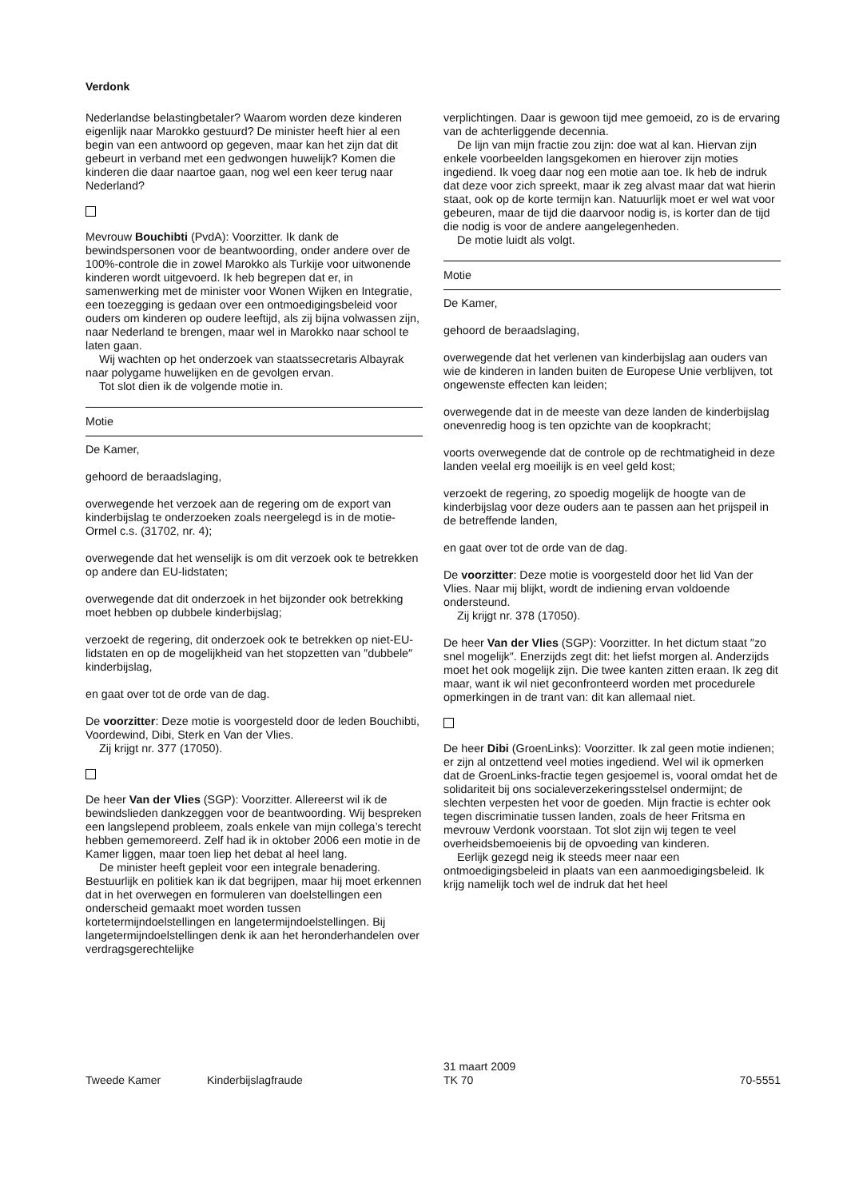Verdonk
Nederlandse belastingbetaler? Waarom worden deze kinderen eigenlijk naar Marokko gestuurd? De minister heeft hier al een begin van een antwoord op gegeven, maar kan het zijn dat dit gebeurt in verband met een gedwongen huwelijk? Komen die kinderen die daar naartoe gaan, nog wel een keer terug naar Nederland?
Mevrouw Bouchibti (PvdA): Voorzitter. Ik dank de bewindspersonen voor de beantwoording, onder andere over de 100%-controle die in zowel Marokko als Turkije voor uitwonende kinderen wordt uitgevoerd. Ik heb begrepen dat er, in samenwerking met de minister voor Wonen Wijken en Integratie, een toezegging is gedaan over een ontmoedigingsbeleid voor ouders om kinderen op oudere leeftijd, als zij bijna volwassen zijn, naar Nederland te brengen, maar wel in Marokko naar school te laten gaan.
Wij wachten op het onderzoek van staatssecretaris Albayrak naar polygame huwelijken en de gevolgen ervan.
Tot slot dien ik de volgende motie in.
Motie
De Kamer,
gehoord de beraadslaging,
overwegende het verzoek aan de regering om de export van kinderbijslag te onderzoeken zoals neergelegd is in de motie-Ormel c.s. (31702, nr. 4);
overwegende dat het wenselijk is om dit verzoek ook te betrekken op andere dan EU-lidstaten;
overwegende dat dit onderzoek in het bijzonder ook betrekking moet hebben op dubbele kinderbijslag;
verzoekt de regering, dit onderzoek ook te betrekken op niet-EU-lidstaten en op de mogelijkheid van het stopzetten van ″dubbele″ kinderbijslag,
en gaat over tot de orde van de dag.
De voorzitter: Deze motie is voorgesteld door de leden Bouchibti, Voordewind, Dibi, Sterk en Van der Vlies.
Zij krijgt nr. 377 (17050).
De heer Van der Vlies (SGP): Voorzitter. Allereerst wil ik de bewindslieden dankzeggen voor de beantwoording. Wij bespreken een langslepend probleem, zoals enkele van mijn collega’s terecht hebben gememoreerd. Zelf had ik in oktober 2006 een motie in de Kamer liggen, maar toen liep het debat al heel lang.
De minister heeft gepleit voor een integrale benadering. Bestuurlijk en politiek kan ik dat begrijpen, maar hij moet erkennen dat in het overwegen en formuleren van doelstellingen een onderscheid gemaakt moet worden tussen kortetermijndoelstellingen en langetermijndoelstellingen. Bij langetermijndoelstellingen denk ik aan het heronderhandelen over verdragsgerechtelijke
verplichtingen. Daar is gewoon tijd mee gemoeid, zo is de ervaring van de achterliggende decennia.
De lijn van mijn fractie zou zijn: doe wat al kan. Hiervan zijn enkele voorbeelden langsgekomen en hierover zijn moties ingediend. Ik voeg daar nog een motie aan toe. Ik heb de indruk dat deze voor zich spreekt, maar ik zeg alvast maar dat wat hierin staat, ook op de korte termijn kan. Natuurlijk moet er wel wat voor gebeuren, maar de tijd die daarvoor nodig is, is korter dan de tijd die nodig is voor de andere aangelegenheden.
De motie luidt als volgt.
Motie
De Kamer,
gehoord de beraadslaging,
overwegende dat het verlenen van kinderbijslag aan ouders van wie de kinderen in landen buiten de Europese Unie verblijven, tot ongewenste effecten kan leiden;
overwegende dat in de meeste van deze landen de kinderbijslag onevenredig hoog is ten opzichte van de koopkracht;
voorts overwegende dat de controle op de rechtmatigheid in deze landen veelal erg moeilijk is en veel geld kost;
verzoekt de regering, zo spoedig mogelijk de hoogte van de kinderbijslag voor deze ouders aan te passen aan het prijspeil in de betreffende landen,
en gaat over tot de orde van de dag.
De voorzitter: Deze motie is voorgesteld door het lid Van der Vlies. Naar mij blijkt, wordt de indiening ervan voldoende ondersteund.
Zij krijgt nr. 378 (17050).
De heer Van der Vlies (SGP): Voorzitter. In het dictum staat ″zo snel mogelijk″. Enerzijds zegt dit: het liefst morgen al. Anderzijds moet het ook mogelijk zijn. Die twee kanten zitten eraan. Ik zeg dit maar, want ik wil niet geconfronteerd worden met procedurele opmerkingen in de trant van: dit kan allemaal niet.
De heer Dibi (GroenLinks): Voorzitter. Ik zal geen motie indienen; er zijn al ontzettend veel moties ingediend. Wel wil ik opmerken dat de GroenLinks-fractie tegen gesjoemel is, vooral omdat het de solidariteit bij ons socialeverzekeringsstelsel ondermijnt; de slechten verpesten het voor de goeden. Mijn fractie is echter ook tegen discriminatie tussen landen, zoals de heer Fritsma en mevrouw Verdonk voorstaan. Tot slot zijn wij tegen te veel overheidsbemoeienis bij de opvoeding van kinderen.
Eerlijk gezegd neig ik steeds meer naar een ontmoedigingsbeleid in plaats van een aanmoedigingsbeleid. Ik krijg namelijk toch wel de indruk dat het heel
Tweede Kamer Kinderbijslagfraude
31 maart 2009
TK 70
70-5551